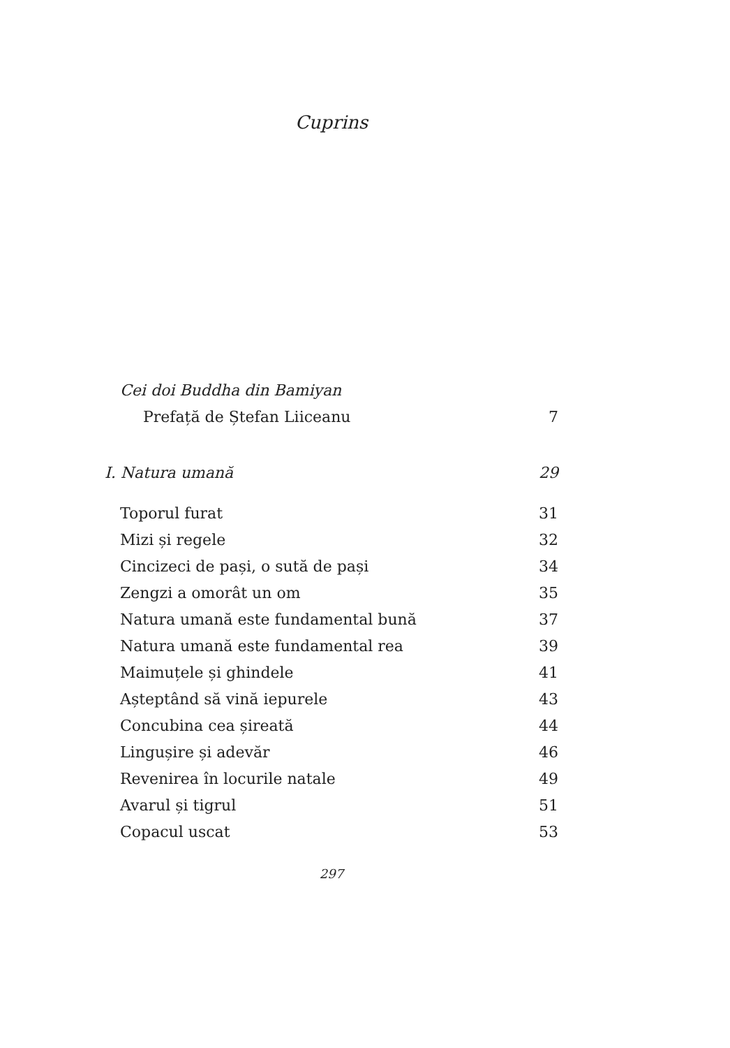Cuprins
Cei doi Buddha din Bamiyan
Prefață de Ștefan Liiceanu 7
I. Natura umană 29
Toporul furat 31
Mizi și regele 32
Cincizeci de pași, o sută de pași 34
Zengzi a omorât un om 35
Natura umană este fundamental bună 37
Natura umană este fundamental rea 39
Maimuțele și ghindele 41
Așteptând să vină iepurele 43
Concubina cea șireată 44
Lingușire și adevăr 46
Revenirea în locurile natale 49
Avarul și tigrul 51
Copacul uscat 53
297